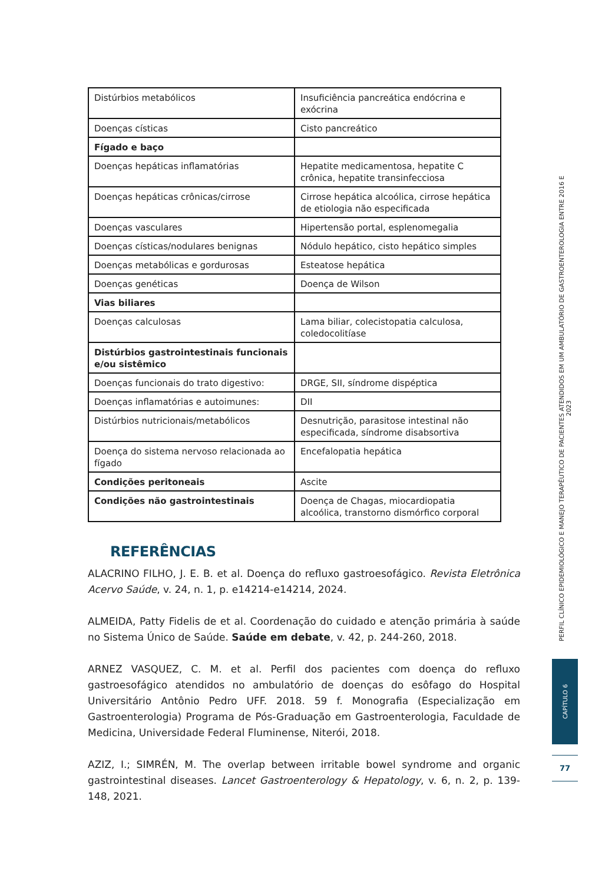| Distúrbios metabólicos | Insuficiência pancreática endócrina e exócrina |
| Doenças císticas | Cisto pancreático |
| Fígado e baço | |
| Doenças hepáticas inflamatórias | Hepatite medicamentosa, hepatite C crônica, hepatite transinfecciosa |
| Doenças hepáticas crônicas/cirrose | Cirrose hepática alcoólica, cirrose hepática de etiologia não especificada |
| Doenças vasculares | Hipertensão portal, esplenomegalia |
| Doenças císticas/nodulares benignas | Nódulo hepático, cisto hepático simples |
| Doenças metabólicas e gordurosas | Esteatose hepática |
| Doenças genéticas | Doença de Wilson |
| Vias biliares | |
| Doenças calculosas | Lama biliar, colecistopatia calculosa, coledocolitíase |
| Distúrbios gastrointestinais funcionais e/ou sistêmico | |
| Doenças funcionais do trato digestivo: | DRGE, SII, síndrome dispéptica |
| Doenças inflamatórias e autoimunes: | DII |
| Distúrbios nutricionais/metabólicos | Desnutrição, parasitose intestinal não especificada, síndrome disabsortiva |
| Doença do sistema nervoso relacionada ao fígado | Encefalopatia hepática |
| Condições peritoneais | Ascite |
| Condições não gastrointestinais | Doença de Chagas, miocardiopatia alcoólica, transtorno dismórfico corporal |
REFERÊNCIAS
ALACRINO FILHO, J. E. B. et al. Doença do refluxo gastroesofágico. Revista Eletrônica Acervo Saúde, v. 24, n. 1, p. e14214-e14214, 2024.
ALMEIDA, Patty Fidelis de et al. Coordenação do cuidado e atenção primária à saúde no Sistema Único de Saúde. Saúde em debate, v. 42, p. 244-260, 2018.
ARNEZ VASQUEZ, C. M. et al. Perfil dos pacientes com doença do refluxo gastroesofágico atendidos no ambulatório de doenças do esôfago do Hospital Universitário Antônio Pedro UFF. 2018. 59 f. Monografia (Especialização em Gastroenterologia) Programa de Pós-Graduação em Gastroenterologia, Faculdade de Medicina, Universidade Federal Fluminense, Niterói, 2018.
AZIZ, I.; SIMRÉN, M. The overlap between irritable bowel syndrome and organic gastrointestinal diseases. Lancet Gastroenterology & Hepatology, v. 6, n. 2, p. 139-148, 2021.
PERFIL CLÍNICO EPIDEMIOLÓGICO E MANEJO TERAPÊUTICO DE PACIENTES ATENDIDOS EM UM AMBULATÓRIO DE GASTROENTEROLOGIA ENTRE 2016 E 2023
CAPÍTULO 6
77